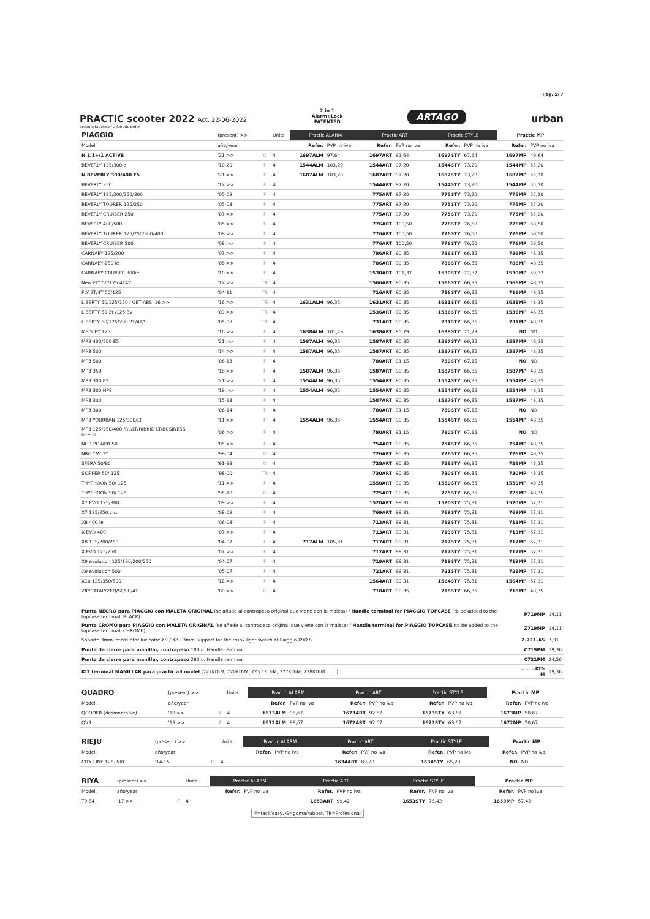Pag. 5/ 7
PRACTIC scooter 2022 Act. 22-06-2022
2 in 1
Alarm+Lock
PATENTED
ARTAGO
urban
orden alfabetico / alfabetic order
| PIAGGIO | (present) >> | | Units | Practic ALARM | | Practic ART | | Practic STYLE | | Practic MP | |
| Model | año/year | | | Refer. | PVP no iva | Refer. | PVP no iva | Refer. | PVP no iva | Refer. | PVP no iva |
| N 1/1+/1 ACTIVE | '21 >> | G | 4 | 1697ALM | 97,64 | 1697ART | 91,64 | 1697STY | 67,64 | 1697MP | 49,64 |
| BEVERLY 125/300ie | '10-20 | F | 4 | 1544ALM | 103,20 | 1544ART | 97,20 | 1544STY | 73,20 | 1544MP | 55,20 |
| N BEVERLY 300/400 E5 | '21 >> | F | 4 | 1687ALM | 103,20 | 1687ART | 97,20 | 1687STY | 73,20 | 1687MP | 55,20 |
| BEVERLY 350 | '12 >> | F | 4 | | | 1544ART | 97,20 | 1544STY | 73,20 | 1544MP | 55,20 |
| BEVERLY 125/200/250/300 | '05-09 | F | 4 | | | 775ART | 97,20 | 775STY | 73,20 | 775MP | 55,20 |
| BEVERLY TOURER 125/250 | '05-08 | F | 4 | | | 775ART | 97,20 | 775STY | 73,20 | 775MP | 55,20 |
| BEVERLY CRUISER 250 | '07 >> | F | 4 | | | 775ART | 97,20 | 775STY | 73,20 | 775MP | 55,20 |
| BEVERLY 400/500 | '05 >> | F | 4 | | | 776ART | 100,50 | 776STY | 76,50 | 776MP | 58,50 |
| BEVERLY TOURER 125/250/300/400 | '08 >> | F | 4 | | | 776ART | 100,50 | 776STY | 76,50 | 776MP | 58,50 |
| BEVERLY CRUISER 500 | '08 >> | F | 4 | | | 776ART | 100,50 | 776STY | 76,50 | 776MP | 58,50 |
| CARNABY 125/200 | '07 >> | F | 4 | | | 786ART | 90,35 | 786STY | 66,35 | 786MP | 48,35 |
| CARNABY 250 ie | '08 >> | F | 4 | | | 786ART | 90,35 | 786STY | 66,35 | 786MP | 48,35 |
| CARNABY CRUISER 300ie | '10 >> | F | 4 | | | 1530ART | 101,37 | 1530STY | 77,37 | 1530MP | 59,37 |
| New FLY 50/125 4T4V | '12 >> | TR | 4 | | | 1566ART | 90,35 | 1566STY | 66,35 | 1566MP | 48,35 |
| FLY 2T/4T 50/125 | '04-11 | TR | 4 | | | 716ART | 90,35 | 716STY | 66,35 | 716MP | 48,35 |
| LIBERTY 50/125/150 I GET ABS '16 >> | '16 >> | TR | 4 | 1631ALM | 96,35 | 1631ART | 90,35 | 1631STY | 66,35 | 1631MP | 48,35 |
| LIBERTY 50 2t /125 3v | '09 >> | TR | 4 | | | 1536ART | 90,35 | 1536STY | 66,35 | 1536MP | 48,35 |
| LIBERTY 50/125/200 2T/4T/S | '05-08 | TR | 4 | | | 731ART | 90,35 | 731STY | 66,35 | 731MP | 48,35 |
| MEDLEY 125 | '16 >> | F | 4 | 1638ALM | 101,79 | 1638ART | 95,79 | 1638STY | 71,79 | NO | NO |
| MP3 400/500 E5 | '21 >> | F | 4 | 1587ALM | 96,35 | 1587ART | 90,35 | 1587STY | 66,35 | 1587MP | 48,35 |
| MP3 500 | '14 >> | F | 4 | 1587ALM | 96,35 | 1587ART | 90,35 | 1587STY | 66,35 | 1587MP | 48,35 |
| MP3 500 | '06-13 | F | 4 | | | 780ART | 91,15 | 780STY | 67,15 | NO | NO |
| MP3 350 | '18 >> | F | 4 | 1587ALM | 96,35 | 1587ART | 90,35 | 1587STY | 66,35 | 1587MP | 48,35 |
| MP3 300 E5 | '21 >> | F | 4 | 1554ALM | 96,35 | 1554ART | 90,35 | 1554STY | 66,35 | 1554MP | 48,35 |
| MP3 300 HPE | '19 >> | F | 4 | 1554ALM | 96,35 | 1554ART | 90,35 | 1554STY | 66,35 | 1554MP | 48,35 |
| MP3 300 | '15-18 | F | 4 | | | 1587ART | 90,35 | 1587STY | 66,35 | 1587MP | 48,35 |
| MP3 300 | '06-14 | F | 4 | | | 780ART | 91,15 | 780STY | 67,15 | NO | NO |
| MP3 YOURBAN 125/300/LT | '11 >> | F | 4 | 1554ALM | 96,35 | 1554ART | 90,35 | 1554STY | 66,35 | 1554MP | 48,35 |
| MP3 125/250/400 /RL/LT/HIBRID LT/BUSINESS lateral | '06 >> | F | 4 | | | 780ART | 91,15 | 780STY | 67,15 | NO | NO |
| NGR POWER 50 | '05 >> | F | 4 | | | 754ART | 90,35 | 754STY | 66,35 | 754MP | 48,35 |
| NRG *MC2* | '98-04 | G | 4 | | | 726ART | 90,35 | 726STY | 66,35 | 726MP | 48,35 |
| SFERA 50/80 | '91-98 | G | 4 | | | 728ART | 90,35 | 728STY | 66,35 | 728MP | 48,35 |
| SKIPPER 50/ 125 | '98-00 | TR | 4 | | | 730ART | 90,35 | 730STY | 66,35 | 730MP | 48,35 |
| THYPHOON 50/ 125 | '11 >> | F | 4 | | | 1550ART | 90,35 | 1550STY | 66,35 | 1550MP | 48,35 |
| THYPHOON 50/ 125 | '95-10 | G | 4 | | | 725ART | 90,35 | 725STY | 66,35 | 725MP | 48,35 |
| X7 EVO 125/300 | '09 >> | F | 4 | | | 1520ART | 99,31 | 1520STY | 75,31 | 1520MP | 57,31 |
| X7 125/250 c.c. | '08-09 | F | 4 | | | 769ART | 99,31 | 769STY | 75,31 | 769MP | 57,31 |
| X8 400 ie | '06-08 | F | 4 | | | 713ART | 99,31 | 713STY | 75,31 | 713MP | 57,31 |
| X EVO 400 | '07 >> | F | 4 | | | 713ART | 99,31 | 713STY | 75,31 | 713MP | 57,31 |
| X8 125/200/250 | '04-07 | F | 4 | 717ALM | 105,31 | 717ART | 99,31 | 717STY | 75,31 | 717MP | 57,31 |
| X EVO 125/250 | '07 >> | F | 4 | | | 717ART | 99,31 | 717STY | 75,31 | 717MP | 57,31 |
| X9 evolution 125/180/200/250 | '04-07 | F | 4 | | | 719ART | 99,31 | 719STY | 75,31 | 719MP | 57,31 |
| X9 evolution 500 | '05-07 | F | 4 | | | 721ART | 99,31 | 721STY | 75,31 | 721MP | 57,31 |
| X10 125/350/500 | '12 >> | F | 4 | | | 1564ART | 99,31 | 1564STY | 75,31 | 1564MP | 57,31 |
| ZIP/CATALYZED/SP/LC/4T | '00 >> | G | 4 | | | 718ART | 90,35 | 718STY | 66,35 | 718MP | 48,35 |
| Punta NEGRO para PIAGGIO con MALETA ORIGINAL (se añade al contrapeso original que viene con la maleta) / Handle terminal for PIAGGIO TOPCASE (to be added to the topcase terminal, BLACK) | P719MP | 14,11 |
| Punta CROMO para PIAGGIO con MALETA ORIGINAL (se añade al contrapeso original que viene con la maleta) / Handle terminal for PIAGGIO TOPCASE (to be added to the topcase terminal, CHROME) | Z719MP | 14,11 |
| Soporte 3mm interruptor luz cofre X9 / X8 - 3mm Support for the trunk light switch of Piaggio X9/X8 | Z-721-AS | 7,31 |
| Punta de cierre para manillar, contrapeso 180 g. Handle terminal | C719PM | 19,36 |
| Punta de cierre para manillar, contrapeso 280 g. Handle terminal | C721PM | 24,56 |
| KIT terminal MANILLAR para practic all model (727KIT-M, 720KIT-M, 723.1KIT-M, 777KIT-M, 778KIT-M........) | ........KIT-M | 19,36 |
| QUADRO | (present) >> | | Units | Practic ALARM | | Practic ART | | Practic STYLE | | Practic MP | |
| Model | año/year | | | Refer. | PVP no iva | Refer. | PVP no iva | Refer. | PVP no iva | Refer. | PVP no iva |
| QOODER (desmontable) | '19 >> | F | 4 | 1673ALM | 98,67 | 1673ART | 92,67 | 1673STY | 68,67 | 1673MP | 50,67 |
| QV3 | '19 >> | F | 4 | 1672ALM | 98,67 | 1672ART | 92,67 | 1672STY | 68,67 | 1672MP | 50,67 |
| RIEJU | (present) >> | | Units | Practic ALARM | | Practic ART | | Practic STYLE | | Practic MP | |
| Model | año/year | | | Refer. | PVP no iva | Refer. | PVP no iva | Refer. | PVP no iva | Refer. | PVP no iva |
| CITY LINE 125-300 | '14-15 | G | 4 | | | 1634ART | 89,20 | 1634STY | 65,20 | NO | NO |
| RIYA | (present) >> | | Units | Practic ALARM | | Practic ART | | Practic STYLE | | Practic MP | |
| Model | año/year | | | Refer. | PVP no iva | Refer. | PVP no iva | Refer. | PVP no iva | Refer. | PVP no iva |
| T9 E4 | '17 >> | F | 4 | | | 1653ART | 99,42 | 1653STY | 75,42 | 1653MP | 57,42 |
F=facil/easy, G=goma/rubber, TR=Profesional